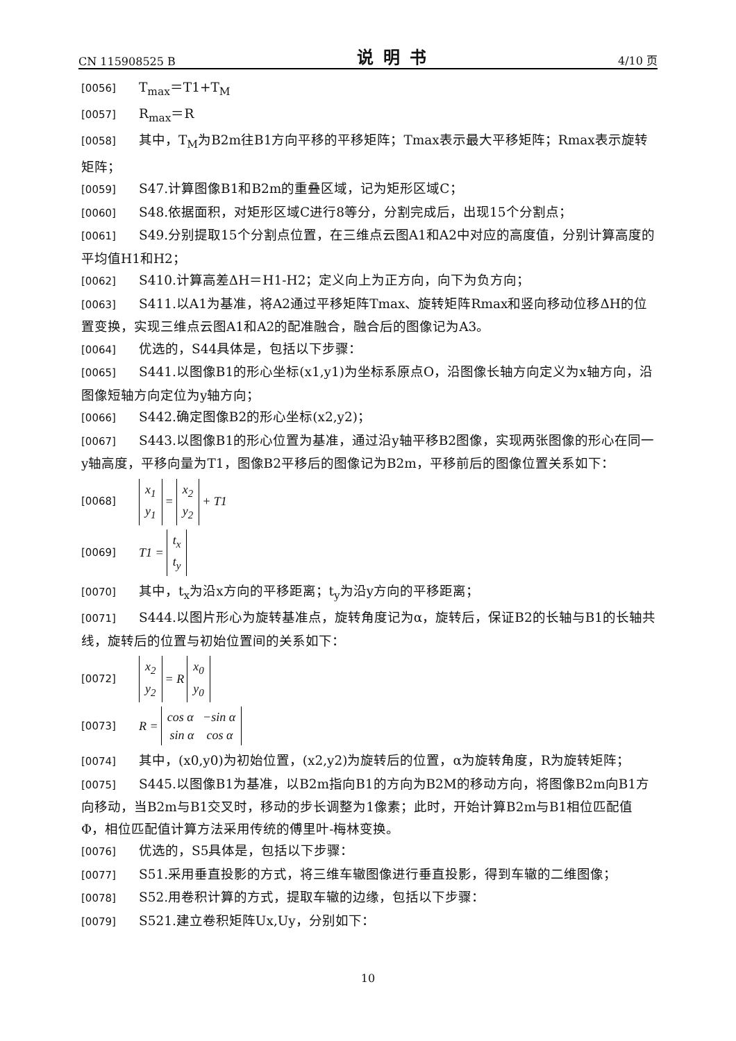CN 115908525 B 说明书 4/10 页
[0056] T<sub>max</sub>＝T1+T<sub>M</sub>
[0057] R<sub>max</sub>＝R
[0058] 其中，T<sub>M</sub>为B2m往B1方向平移的平移矩阵；Tmax表示最大平移矩阵；Rmax表示旋转矩阵；
[0059] S47.计算图像B1和B2m的重叠区域，记为矩形区域C；
[0060] S48.依据面积，对矩形区域C进行8等分，分割完成后，出现15个分割点；
[0061] S49.分别提取15个分割点位置，在三维点云图A1和A2中对应的高度值，分别计算高度的平均值H1和H2；
[0062] S410.计算高差ΔH＝H1-H2；定义向上为正方向，向下为负方向；
[0063] S411.以A1为基准，将A2通过平移矩阵Tmax、旋转矩阵Rmax和竖向移动位移ΔH的位置变换，实现三维点云图A1和A2的配准融合，融合后的图像记为A3。
[0064] 优选的，S44具体是，包括以下步骤：
[0065] S441.以图像B1的形心坐标(x1,y1)为坐标系原点O，沿图像长轴方向定义为x轴方向，沿图像短轴方向定位为y轴方向；
[0066] S442.确定图像B2的形心坐标(x2,y2)；
[0067] S443.以图像B1的形心位置为基准，通过沿y轴平移B2图像，实现两张图像的形心在同一y轴高度，平移向量为T1，图像B2平移后的图像记为B2m，平移前后的图像位置关系如下：
[0068] x<sub>1</sub>
y<sub>1</sub> = x<sub>2</sub>
y<sub>2</sub> + T1
[0069] T1 = t<sub>x</sub>
t<sub>y</sub>
[0070] 其中，t<sub>x</sub>为沿x方向的平移距离；t<sub>y</sub>为沿y方向的平移距离；
[0071] S444.以图片形心为旋转基准点，旋转角度记为α，旋转后，保证B2的长轴与B1的长轴共线，旋转后的位置与初始位置间的关系如下：
[0072] x<sub>2</sub>
y<sub>2</sub> = R x<sub>0</sub>
y<sub>0</sub>
[0073] R = cos α −sin α
sin α cos α
[0074] 其中，(x0,y0)为初始位置，(x2,y2)为旋转后的位置，α为旋转角度，R为旋转矩阵；
[0075] S445.以图像B1为基准，以B2m指向B1的方向为B2M的移动方向，将图像B2m向B1方向移动，当B2m与B1交叉时，移动的步长调整为1像素；此时，开始计算B2m与B1相位匹配值Φ，相位匹配值计算方法采用传统的傅里叶-梅林变换。
[0076] 优选的，S5具体是，包括以下步骤：
[0077] S51.采用垂直投影的方式，将三维车辙图像进行垂直投影，得到车辙的二维图像；
[0078] S52.用卷积计算的方式，提取车辙的边缘，包括以下步骤：
[0079] S521.建立卷积矩阵Ux,Uy，分别如下：
10